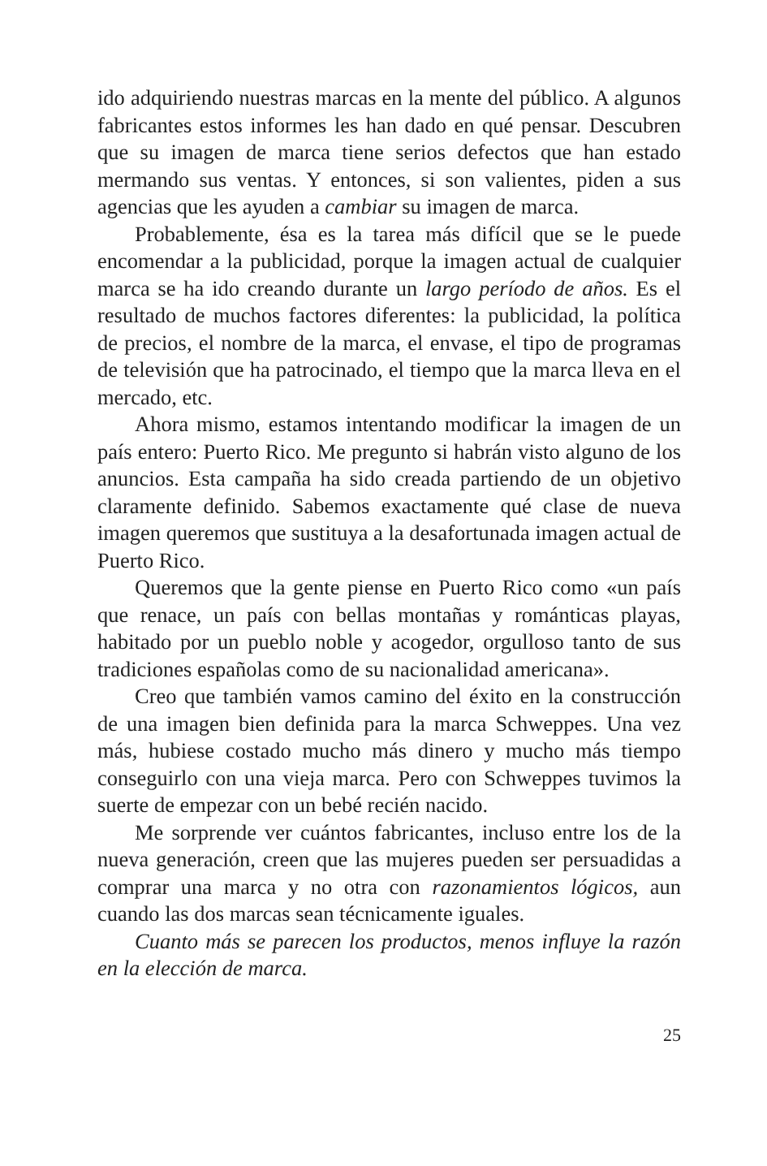ido adquiriendo nuestras marcas en la mente del público. A algunos fabricantes estos informes les han dado en qué pensar. Descubren que su imagen de marca tiene serios defectos que han estado mermando sus ventas. Y entonces, si son valientes, piden a sus agencias que les ayuden a cambiar su imagen de marca.
Probablemente, ésa es la tarea más difícil que se le puede encomendar a la publicidad, porque la imagen actual de cualquier marca se ha ido creando durante un largo período de años. Es el resultado de muchos factores diferentes: la publicidad, la política de precios, el nombre de la marca, el envase, el tipo de programas de televisión que ha patrocinado, el tiempo que la marca lleva en el mercado, etc.
Ahora mismo, estamos intentando modificar la imagen de un país entero: Puerto Rico. Me pregunto si habrán visto alguno de los anuncios. Esta campaña ha sido creada partiendo de un objetivo claramente definido. Sabemos exactamente qué clase de nueva imagen queremos que sustituya a la desafortunada imagen actual de Puerto Rico.
Queremos que la gente piense en Puerto Rico como «un país que renace, un país con bellas montañas y románticas playas, habitado por un pueblo noble y acogedor, orgulloso tanto de sus tradiciones españolas como de su nacionalidad americana».
Creo que también vamos camino del éxito en la construcción de una imagen bien definida para la marca Schweppes. Una vez más, hubiese costado mucho más dinero y mucho más tiempo conseguirlo con una vieja marca. Pero con Schweppes tuvimos la suerte de empezar con un bebé recién nacido.
Me sorprende ver cuántos fabricantes, incluso entre los de la nueva generación, creen que las mujeres pueden ser persuadidas a comprar una marca y no otra con razonamientos lógicos, aun cuando las dos marcas sean técnicamente iguales.
Cuanto más se parecen los productos, menos influye la razón en la elección de marca.
25